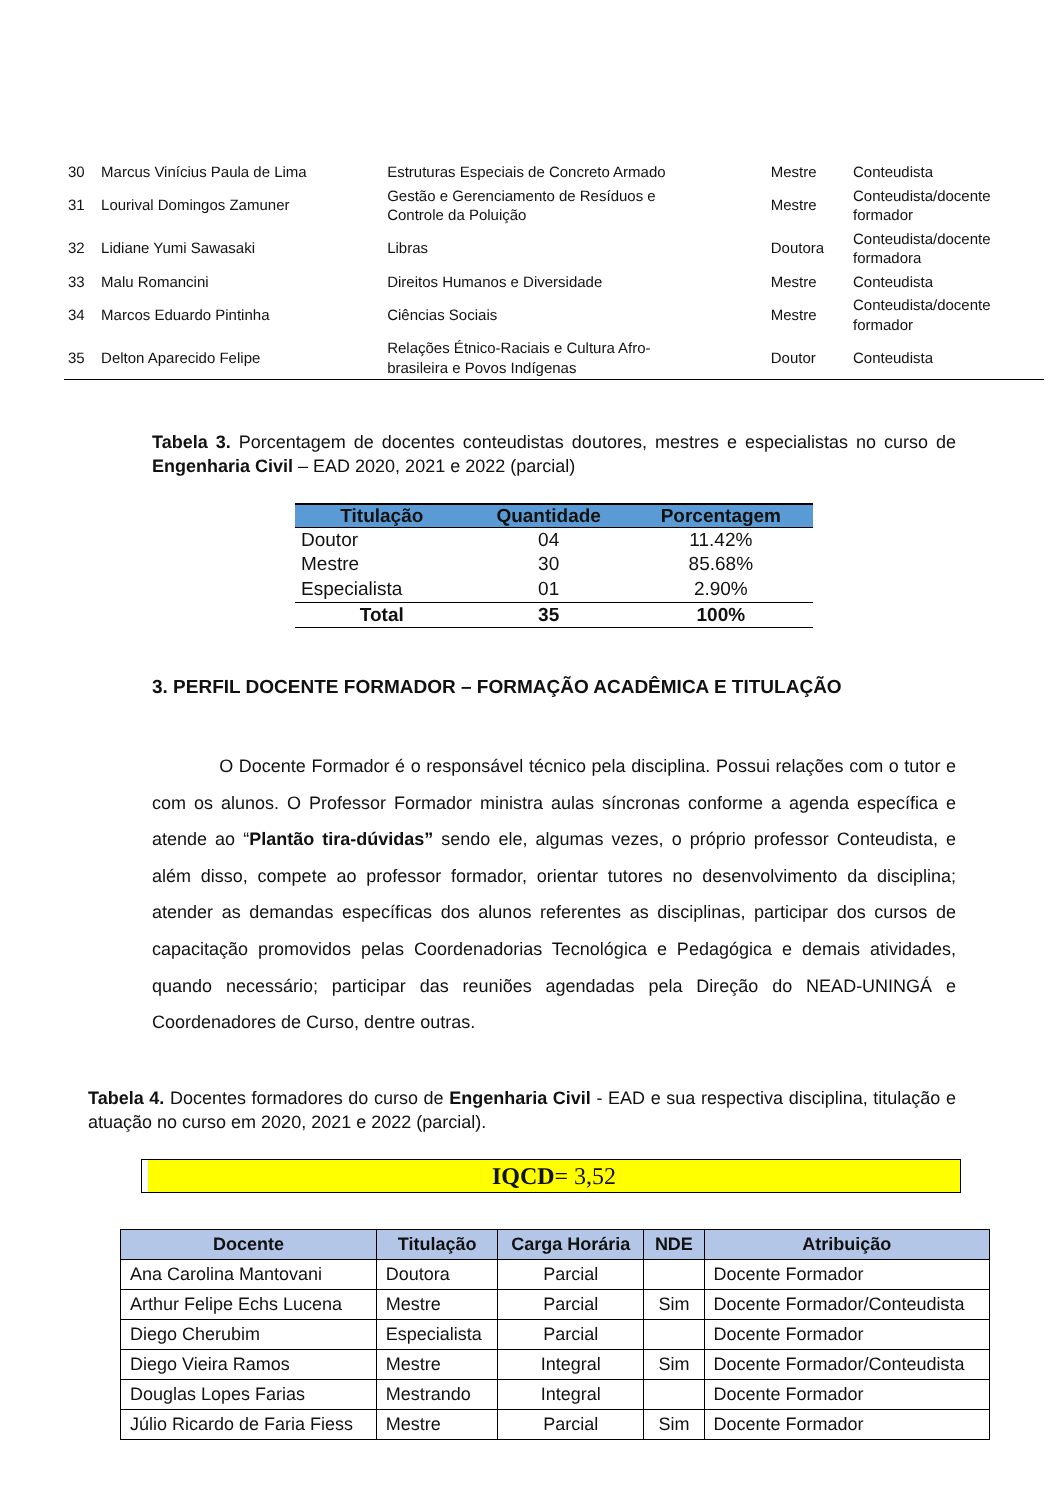| 30 | Marcus Vinícius Paula de Lima | Estruturas Especiais de Concreto Armado | Mestre | Conteudista |
| 31 | Lourival Domingos Zamuner | Gestão e Gerenciamento de Resíduos e Controle da Poluição | Mestre | Conteudista/docente formador |
| 32 | Lidiane Yumi Sawasaki | Libras | Doutora | Conteudista/docente formadora |
| 33 | Malu Romancini | Direitos Humanos e Diversidade | Mestre | Conteudista |
| 34 | Marcos Eduardo Pintinha | Ciências Sociais | Mestre | Conteudista/docente formador |
| 35 | Delton Aparecido Felipe | Relações Étnico-Raciais e Cultura Afro- brasileira e Povos Indígenas | Doutor | Conteudista |
Tabela 3. Porcentagem de docentes conteudistas doutores, mestres e especialistas no curso de Engenharia Civil – EAD 2020, 2021 e 2022 (parcial)
| Titulação | Quantidade | Porcentagem |
| --- | --- | --- |
| Doutor | 04 | 11.42% |
| Mestre | 30 | 85.68% |
| Especialista | 01 | 2.90% |
| Total | 35 | 100% |
3. PERFIL DOCENTE FORMADOR – FORMAÇÃO ACADÊMICA E TITULAÇÃO
O Docente Formador é o responsável técnico pela disciplina. Possui relações com o tutor e com os alunos. O Professor Formador ministra aulas síncronas conforme a agenda específica e atende ao “Plantão tira-dúvidas” sendo ele, algumas vezes, o próprio professor Conteudista, e além disso, compete ao professor formador, orientar tutores no desenvolvimento da disciplina; atender as demandas específicas dos alunos referentes as disciplinas, participar dos cursos de capacitação promovidos pelas Coordenadorias Tecnológica e Pedagógica e demais atividades, quando necessário; participar das reuniões agendadas pela Direção do NEAD-UNINGÁ e Coordenadores de Curso, dentre outras.
Tabela 4. Docentes formadores do curso de Engenharia Civil - EAD e sua respectiva disciplina, titulação e atuação no curso em 2020, 2021 e 2022 (parcial).
IQCD= 3,52
| Docente | Titulação | Carga Horária | NDE | Atribuição |
| --- | --- | --- | --- | --- |
| Ana Carolina Mantovani | Doutora | Parcial | | Docente Formador |
| Arthur Felipe Echs Lucena | Mestre | Parcial | Sim | Docente Formador/Conteudista |
| Diego Cherubim | Especialista | Parcial | | Docente Formador |
| Diego Vieira Ramos | Mestre | Integral | Sim | Docente Formador/Conteudista |
| Douglas Lopes Farias | Mestrando | Integral | | Docente Formador |
| Júlio Ricardo de Faria Fiess | Mestre | Parcial | Sim | Docente Formador |